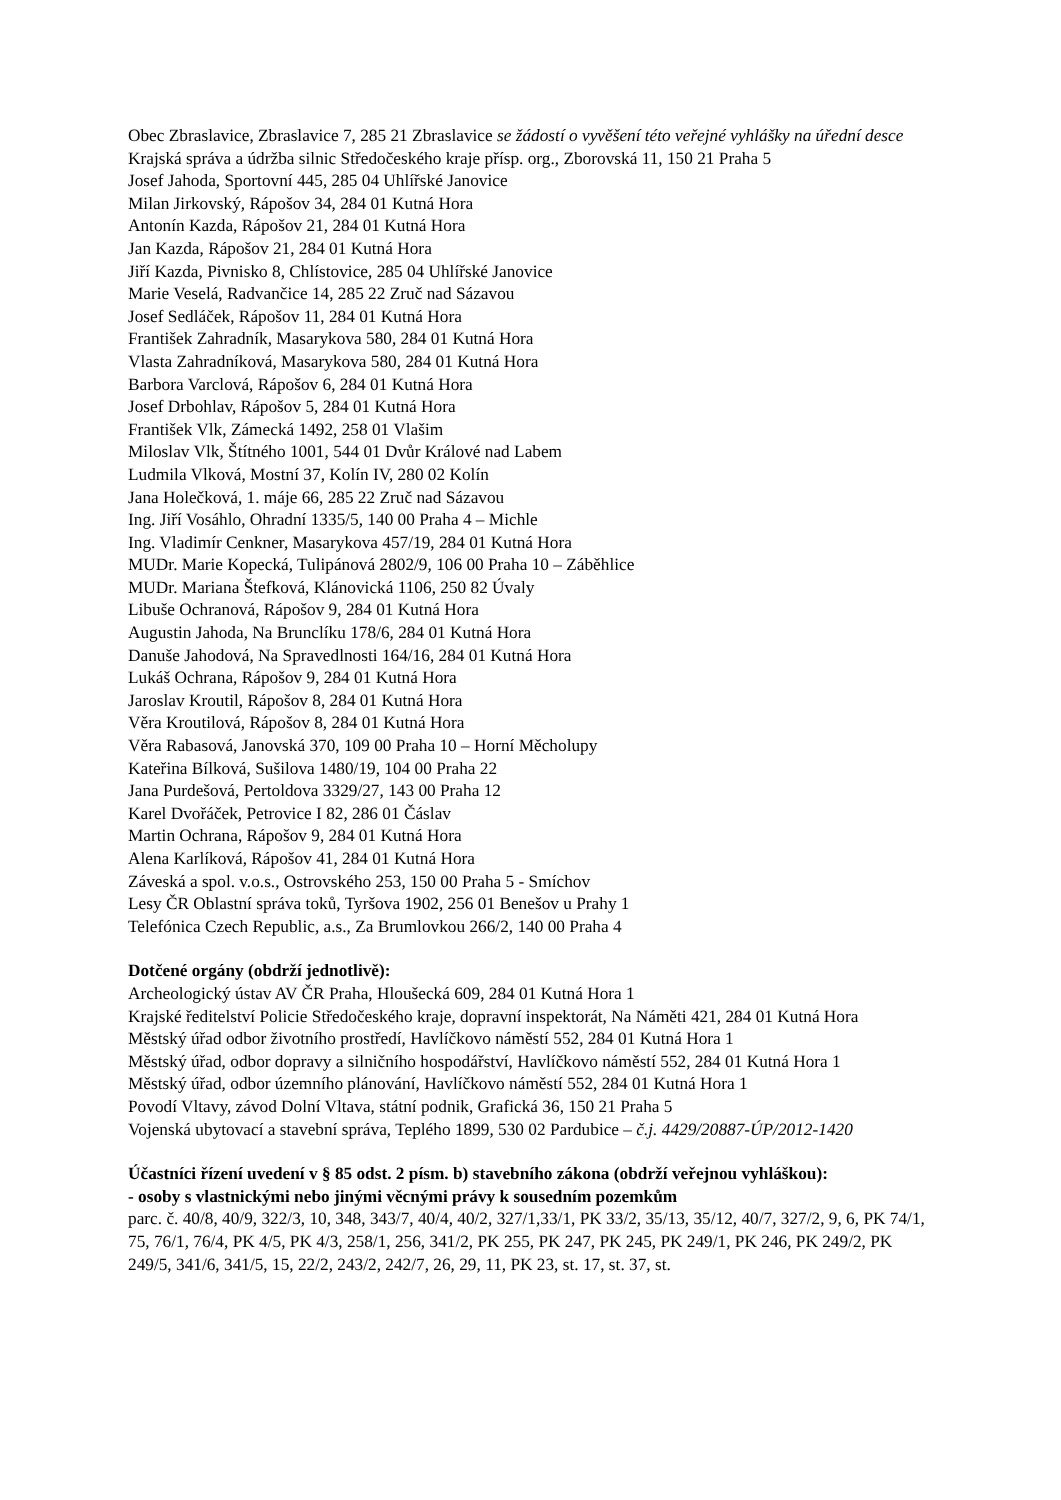Obec Zbraslavice, Zbraslavice 7, 285 21 Zbraslavice se žádostí o vyvěšení této veřejné vyhlášky na úřední desce
Krajská správa a údržba silnic Středočeského kraje přísp. org., Zborovská 11, 150 21 Praha 5
Josef Jahoda, Sportovní 445, 285 04 Uhlířské Janovice
Milan Jirkovský, Rápošov 34, 284 01 Kutná Hora
Antonín Kazda, Rápošov 21, 284 01 Kutná Hora
Jan Kazda, Rápošov 21, 284 01 Kutná Hora
Jiří Kazda, Pivnisko 8, Chlístovice, 285 04 Uhlířské Janovice
Marie Veselá, Radvančice 14, 285 22 Zruč nad Sázavou
Josef Sedláček, Rápošov 11, 284 01 Kutná Hora
František Zahradník, Masarykova 580, 284 01 Kutná Hora
Vlasta Zahradníková, Masarykova 580, 284 01 Kutná Hora
Barbora Varclová, Rápošov 6, 284 01 Kutná Hora
Josef Drbohlav, Rápošov 5, 284 01 Kutná Hora
František Vlk, Zámecká 1492, 258 01 Vlašim
Miloslav Vlk, Štítného 1001, 544 01 Dvůr Králové nad Labem
Ludmila Vlková, Mostní 37, Kolín IV, 280 02 Kolín
Jana Holečková, 1. máje 66, 285 22 Zruč nad Sázavou
Ing. Jiří Vosáhlo, Ohradní 1335/5, 140 00 Praha 4 – Michle
Ing. Vladimír Cenkner, Masarykova 457/19, 284 01 Kutná Hora
MUDr. Marie Kopecká, Tulipánová 2802/9, 106 00 Praha 10 – Záběhlice
MUDr. Mariana Štefková, Klánovická 1106, 250 82 Úvaly
Libuše Ochranová, Rápošov 9, 284 01 Kutná Hora
Augustin Jahoda, Na Brunclíku 178/6, 284 01 Kutná Hora
Danuše Jahodová, Na Spravedlnosti 164/16, 284 01 Kutná Hora
Lukáš Ochrana, Rápošov 9, 284 01 Kutná Hora
Jaroslav Kroutil, Rápošov 8, 284 01 Kutná Hora
Věra Kroutilová, Rápošov 8, 284 01 Kutná Hora
Věra Rabasová, Janovská 370, 109 00 Praha 10 – Horní Měcholupy
Kateřina Bílková, Sušilova 1480/19, 104 00 Praha 22
Jana Purdešová, Pertoldova 3329/27, 143 00 Praha 12
Karel Dvořáček, Petrovice I 82, 286 01 Čáslav
Martin Ochrana, Rápošov 9, 284 01 Kutná Hora
Alena Karlíková, Rápošov 41, 284 01 Kutná Hora
Záveská a spol. v.o.s., Ostrovského 253, 150 00 Praha 5 - Smíchov
Lesy ČR Oblastní správa toků, Tyršova 1902, 256 01 Benešov u Prahy 1
Telefónica Czech Republic, a.s., Za Brumlovkou 266/2, 140 00 Praha 4
Dotčené orgány (obdrží jednotlivě):
Archeologický ústav AV ČR Praha, Hloušecká 609, 284 01 Kutná Hora 1
Krajské ředitelství Policie Středočeského kraje, dopravní inspektorát, Na Náměti 421, 284 01 Kutná Hora
Městský úřad odbor životního prostředí, Havlíčkovo náměstí 552, 284 01 Kutná Hora 1
Městský úřad, odbor dopravy a silničního hospodářství, Havlíčkovo náměstí 552, 284 01 Kutná Hora 1
Městský úřad, odbor územního plánování, Havlíčkovo náměstí 552, 284 01 Kutná Hora 1
Povodí Vltavy, závod Dolní Vltava, státní podnik, Grafická 36, 150 21 Praha 5
Vojenská ubytovací a stavební správa, Teplého 1899, 530 02 Pardubice – č.j. 4429/20887-ÚP/2012-1420
Účastníci řízení uvedení v § 85 odst. 2 písm. b) stavebního zákona (obdrží veřejnou vyhláškou):
- osoby s vlastnickými nebo jinými věcnými právy k sousedním pozemkům
parc. č. 40/8, 40/9, 322/3, 10, 348, 343/7, 40/4, 40/2, 327/1,33/1, PK 33/2, 35/13, 35/12, 40/7, 327/2, 9, 6, PK 74/1, 75, 76/1, 76/4, PK 4/5, PK 4/3, 258/1, 256, 341/2, PK 255, PK 247, PK 245, PK 249/1, PK 246, PK 249/2, PK 249/5, 341/6, 341/5, 15, 22/2, 243/2, 242/7, 26, 29, 11, PK 23, st. 17, st. 37, st.